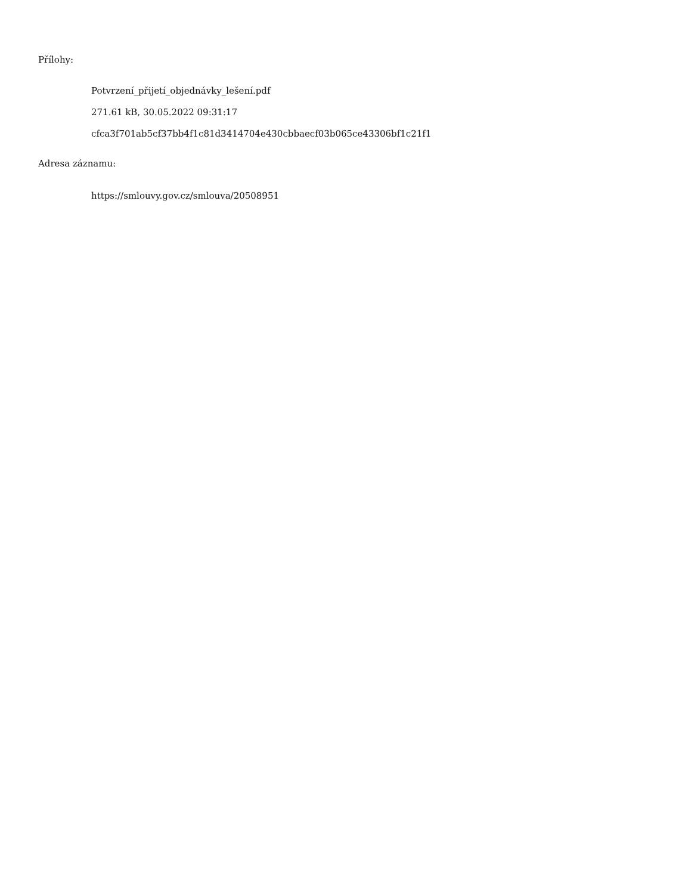Přílohy:
Potvrzení_přijetí_objednávky_lešení.pdf
271.61 kB, 30.05.2022 09:31:17
cfca3f701ab5cf37bb4f1c81d3414704e430cbbaecf03b065ce43306bf1c21f1
Adresa záznamu:
https://smlouvy.gov.cz/smlouva/20508951